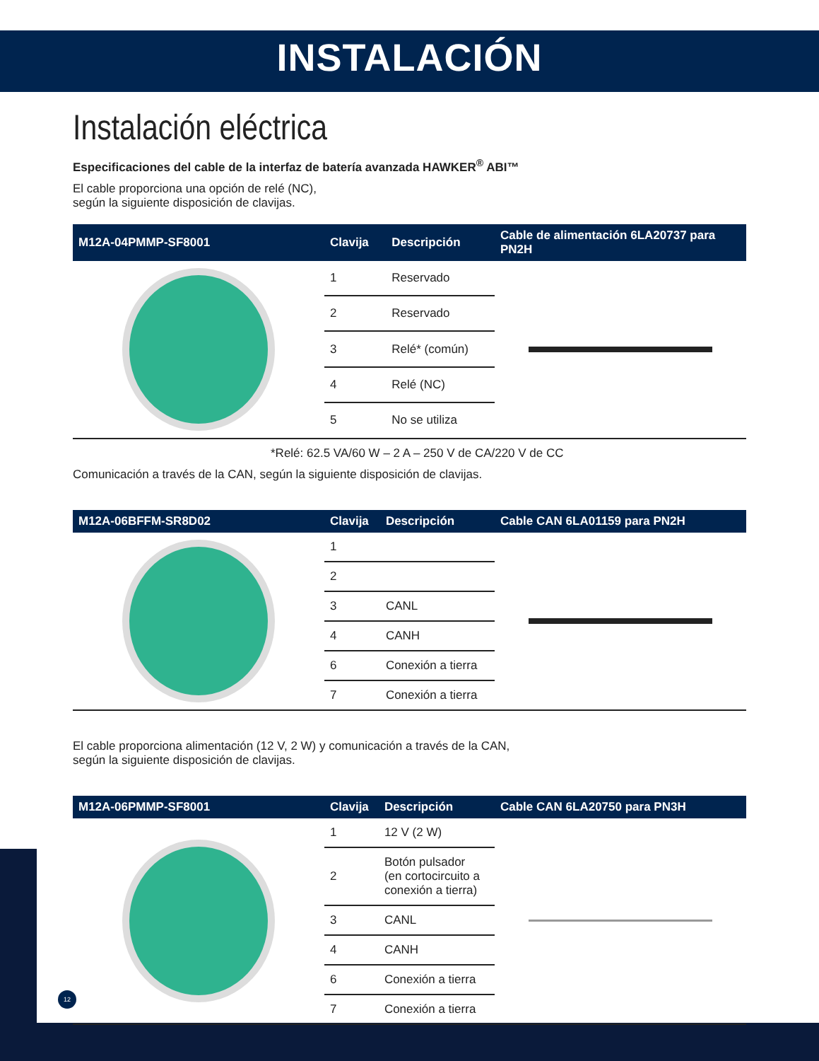INSTALACIÓN
Instalación eléctrica
Especificaciones del cable de la interfaz de batería avanzada HAWKER<sup>®</sup> ABI™
El cable proporciona una opción de relé (NC),
según la siguiente disposición de clavijas.
| M12A-04PMMP-SF8001 | Clavija | Descripción | Cable de alimentación 6LA20737 para PN2H |
| --- | --- | --- | --- |
| | 1 | Reservado | |
| | 2 | Reservado | |
| | 3 | Relé* (común) | |
| | 4 | Relé (NC) | |
| | 5 | No se utiliza | |
*Relé: 62.5 VA/60 W – 2 A – 250 V de CA/220 V de CC
Comunicación a través de la CAN, según la siguiente disposición de clavijas.
| M12A-06BFFM-SR8D02 | Clavija | Descripción | Cable CAN 6LA01159 para PN2H |
| --- | --- | --- | --- |
| | 1 | | |
| | 2 | | |
| | 3 | CANL | |
| | 4 | CANH | |
| | 6 | Conexión a tierra | |
| | 7 | Conexión a tierra | |
El cable proporciona alimentación (12 V, 2 W) y comunicación a través de la CAN,
según la siguiente disposición de clavijas.
| M12A-06PMMP-SF8001 | Clavija | Descripción | Cable CAN 6LA20750 para PN3H |
| --- | --- | --- | --- |
| | 1 | 12 V (2 W) | |
| | 2 | Botón pulsador (en cortocircuito a conexión a tierra) | |
| | 3 | CANL | |
| | 4 | CANH | |
| | 6 | Conexión a tierra | |
| | 7 | Conexión a tierra | |
12